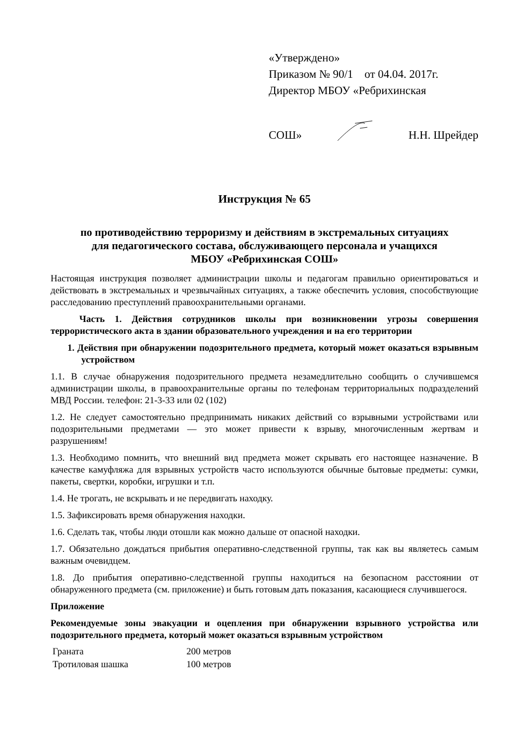«Утверждено»
Приказом № 90/1 от 04.04. 2017г.
Директор МБОУ «Ребрихинская
СОШ» Н.Н. Шрейдер
Инструкция № 65
по противодействию терроризму и действиям в экстремальных ситуациях
для педагогического состава, обслуживающего персонала и учащихся
МБОУ «Ребрихинская СОШ»
Настоящая инструкция позволяет администрации школы и педагогам правильно ориентироваться и действовать в экстремальных и чрезвычайных ситуациях, а также обеспечить условия, способствующие расследованию преступлений правоохранительными органами.
Часть 1. Действия сотрудников школы при возникновении угрозы совершения террористического акта в здании образовательного учреждения и на его территории
1. Действия при обнаружении подозрительного предмета, который может оказаться взрывным устройством
1.1. В случае обнаружения подозрительного предмета незамедлительно сообщить о случившемся администрации школы, в правоохранительные органы по телефонам территориальных подразделений МВД России. телефон: 21-3-33 или 02 (102)
1.2. Не следует самостоятельно предпринимать никаких действий со взрывными устройствами или подозрительными предметами — это может привести к взрыву, многочисленным жертвам и разрушениям!
1.3. Необходимо помнить, что внешний вид предмета может скрывать его настоящее назначение. В качестве камуфляжа для взрывных устройств часто используются обычные бытовые предметы: сумки, пакеты, свертки, коробки, игрушки и т.п.
1.4. Не трогать, не вскрывать и не передвигать находку.
1.5. Зафиксировать время обнаружения находки.
1.6. Сделать так, чтобы люди отошли как можно дальше от опасной находки.
1.7. Обязательно дождаться прибытия оперативно-следственной группы, так как вы являетесь самым важным очевидцем.
1.8. До прибытия оперативно-следственной группы находиться на безопасном расстоянии от обнаруженного предмета (см. приложение) и быть готовым дать показания, касающиеся случившегося.
Приложение
Рекомендуемые зоны эвакуации и оцепления при обнаружении взрывного устройства или подозрительного предмета, который может оказаться взрывным устройством
| Граната | 200 метров |
| Тротиловая шашка | 100 метров |